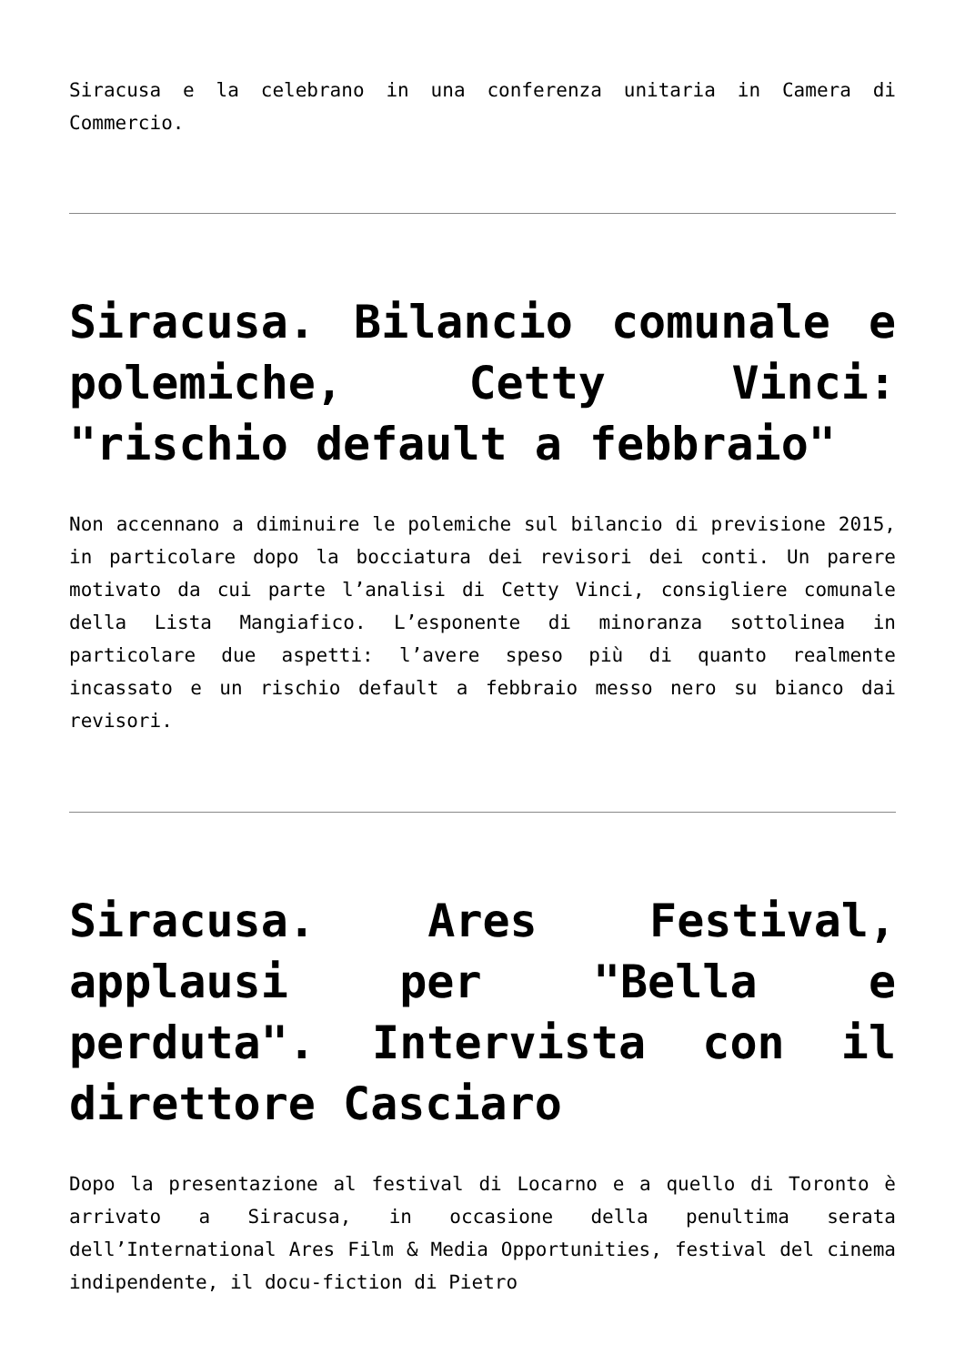Siracusa e la celebrano in una conferenza unitaria in Camera di Commercio.
Siracusa. Bilancio comunale e polemiche, Cetty Vinci: "rischio default a febbraio"
Non accennano a diminuire le polemiche sul bilancio di previsione 2015, in particolare dopo la bocciatura dei revisori dei conti. Un parere motivato da cui parte l’analisi di Cetty Vinci, consigliere comunale della Lista Mangiafico. L’esponente di minoranza sottolinea in particolare due aspetti: l’avere speso più di quanto realmente incassato e un rischio default a febbraio messo nero su bianco dai revisori.
Siracusa. Ares Festival, applausi per "Bella e perduta". Intervista con il direttore Casciaro
Dopo la presentazione al festival di Locarno e a quello di Toronto è arrivato a Siracusa, in occasione della penultima serata dell’International Ares Film & Media Opportunities, festival del cinema indipendente, il docu-fiction di Pietro